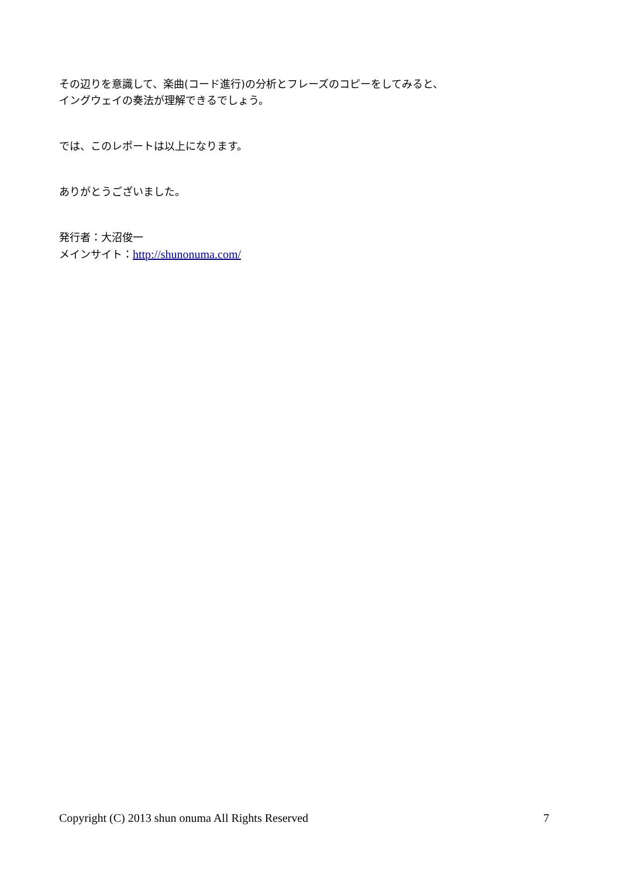その辺りを意識して、楽曲(コード進行)の分析とフレーズのコピーをしてみると、
イングウェイの奏法が理解できるでしょう。
では、このレポートは以上になります。
ありがとうございました。
発行者：大沼俊一
メインサイト：http://shunonuma.com/
Copyright (C) 2013 shun onuma All Rights Reserved 7